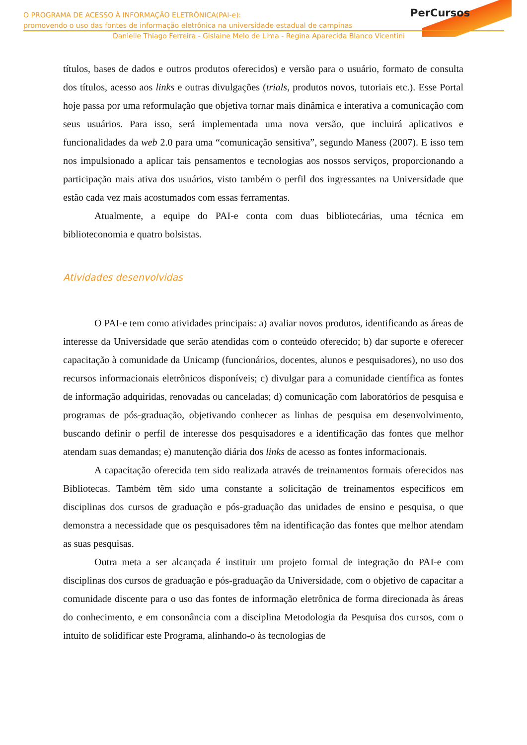O PROGRAMA DE ACESSO À INFORMAÇÃO ELETRÔNICA(PAI-e):
promovendo o uso das fontes de informação eletrônica na universidade estadual de campinas
Danielle Thiago Ferreira - Gislaine Melo de Lima - Regina Aparecida Blanco Vicentini
PerCursos
títulos, bases de dados e outros produtos oferecidos) e versão para o usuário, formato de consulta dos títulos, acesso aos links e outras divulgações (trials, produtos novos, tutoriais etc.). Esse Portal hoje passa por uma reformulação que objetiva tornar mais dinâmica e interativa a comunicação com seus usuários. Para isso, será implementada uma nova versão, que incluirá aplicativos e funcionalidades da web 2.0 para uma “comunicação sensitiva”, segundo Maness (2007). E isso tem nos impulsionado a aplicar tais pensamentos e tecnologias aos nossos serviços, proporcionando a participação mais ativa dos usuários, visto também o perfil dos ingressantes na Universidade que estão cada vez mais acostumados com essas ferramentas.
Atualmente, a equipe do PAI-e conta com duas bibliotecárias, uma técnica em biblioteconomia e quatro bolsistas.
Atividades desenvolvidas
O PAI-e tem como atividades principais: a) avaliar novos produtos, identificando as áreas de interesse da Universidade que serão atendidas com o conteúdo oferecido; b) dar suporte e oferecer capacitação à comunidade da Unicamp (funcionários, docentes, alunos e pesquisadores), no uso dos recursos informacionais eletrônicos disponíveis; c) divulgar para a comunidade científica as fontes de informação adquiridas, renovadas ou canceladas; d) comunicação com laboratórios de pesquisa e programas de pós-graduação, objetivando conhecer as linhas de pesquisa em desenvolvimento, buscando definir o perfil de interesse dos pesquisadores e a identificação das fontes que melhor atendam suas demandas; e) manutenção diária dos links de acesso as fontes informacionais.
A capacitação oferecida tem sido realizada através de treinamentos formais oferecidos nas Bibliotecas. Também têm sido uma constante a solicitação de treinamentos específicos em disciplinas dos cursos de graduação e pós-graduação das unidades de ensino e pesquisa, o que demonstra a necessidade que os pesquisadores têm na identificação das fontes que melhor atendam as suas pesquisas.
Outra meta a ser alcançada é instituir um projeto formal de integração do PAI-e com disciplinas dos cursos de graduação e pós-graduação da Universidade, com o objetivo de capacitar a comunidade discente para o uso das fontes de informação eletrônica de forma direcionada às áreas do conhecimento, e em consonância com a disciplina Metodologia da Pesquisa dos cursos, com o intuito de solidificar este Programa, alinhando-o às tecnologias de